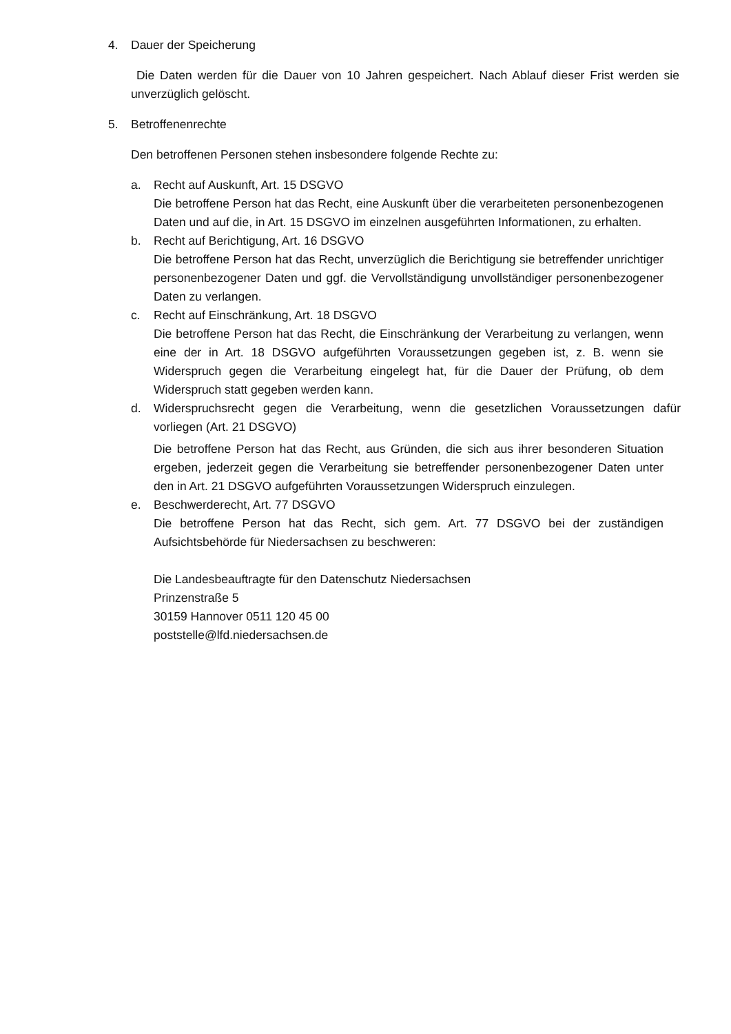4. Dauer der Speicherung
Die Daten werden für die Dauer von 10 Jahren gespeichert. Nach Ablauf dieser Frist werden sie unverzüglich gelöscht.
5. Betroffenenrechte
Den betroffenen Personen stehen insbesondere folgende Rechte zu:
a. Recht auf Auskunft, Art. 15 DSGVO
Die betroffene Person hat das Recht, eine Auskunft über die verarbeiteten personenbezogenen Daten und auf die, in Art. 15 DSGVO im einzelnen ausgeführten Informationen, zu erhalten.
b. Recht auf Berichtigung, Art. 16 DSGVO
Die betroffene Person hat das Recht, unverzüglich die Berichtigung sie betreffender unrichtiger personenbezogener Daten und ggf. die Vervollständigung unvollständiger personenbezogener Daten zu verlangen.
c. Recht auf Einschränkung, Art. 18 DSGVO
Die betroffene Person hat das Recht, die Einschränkung der Verarbeitung zu verlangen, wenn eine der in Art. 18 DSGVO aufgeführten Voraussetzungen gegeben ist, z. B. wenn sie Widerspruch gegen die Verarbeitung eingelegt hat, für die Dauer der Prüfung, ob dem Widerspruch statt gegeben werden kann.
d. Widerspruchsrecht gegen die Verarbeitung, wenn die gesetzlichen Voraussetzungen dafür vorliegen (Art. 21 DSGVO)
Die betroffene Person hat das Recht, aus Gründen, die sich aus ihrer besonderen Situation ergeben, jederzeit gegen die Verarbeitung sie betreffender personenbezogener Daten unter den in Art. 21 DSGVO aufgeführten Voraussetzungen Widerspruch einzulegen.
e. Beschwerderecht, Art. 77 DSGVO
Die betroffene Person hat das Recht, sich gem. Art. 77 DSGVO bei der zuständigen Aufsichtsbehörde für Niedersachsen zu beschweren:
Die Landesbeauftragte für den Datenschutz Niedersachsen
Prinzenstraße 5
30159 Hannover 0511 120 45 00
poststelle@lfd.niedersachsen.de